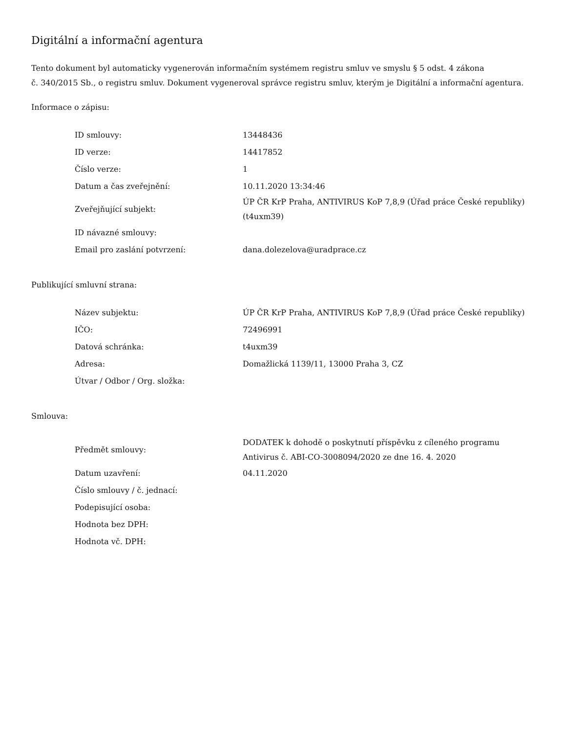Digitální a informační agentura
Tento dokument byl automaticky vygenerován informačním systémem registru smluv ve smyslu § 5 odst. 4 zákona
č. 340/2015 Sb., o registru smluv. Dokument vygeneroval správce registru smluv, kterým je Digitální a informační agentura.
Informace o zápisu:
| ID smlouvy: | 13448436 |
| ID verze: | 14417852 |
| Číslo verze: | 1 |
| Datum a čas zveřejnění: | 10.11.2020 13:34:46 |
| Zveřejňující subjekt: | ÚP ČR KrP Praha, ANTIVIRUS KoP 7,8,9 (Úřad práce České republiky) (t4uxm39) |
| ID návazné smlouvy: | |
| Email pro zaslání potvrzení: | dana.dolezelova@uradprace.cz |
Publikující smluvní strana:
| Název subjektu: | ÚP ČR KrP Praha, ANTIVIRUS KoP 7,8,9 (Úřad práce České republiky) |
| IČO: | 72496991 |
| Datová schránka: | t4uxm39 |
| Adresa: | Domažlická 1139/11, 13000 Praha 3, CZ |
| Útvar / Odbor / Org. složka: | |
Smlouva:
| Předmět smlouvy: | DODATEK k dohodě o poskytnutí příspěvku z cíleného programu Antivirus č. ABI-CO-3008094/2020 ze dne 16. 4. 2020 |
| Datum uzavření: | 04.11.2020 |
| Číslo smlouvy / č. jednací: | |
| Podepisující osoba: | |
| Hodnota bez DPH: | |
| Hodnota vč. DPH: | |